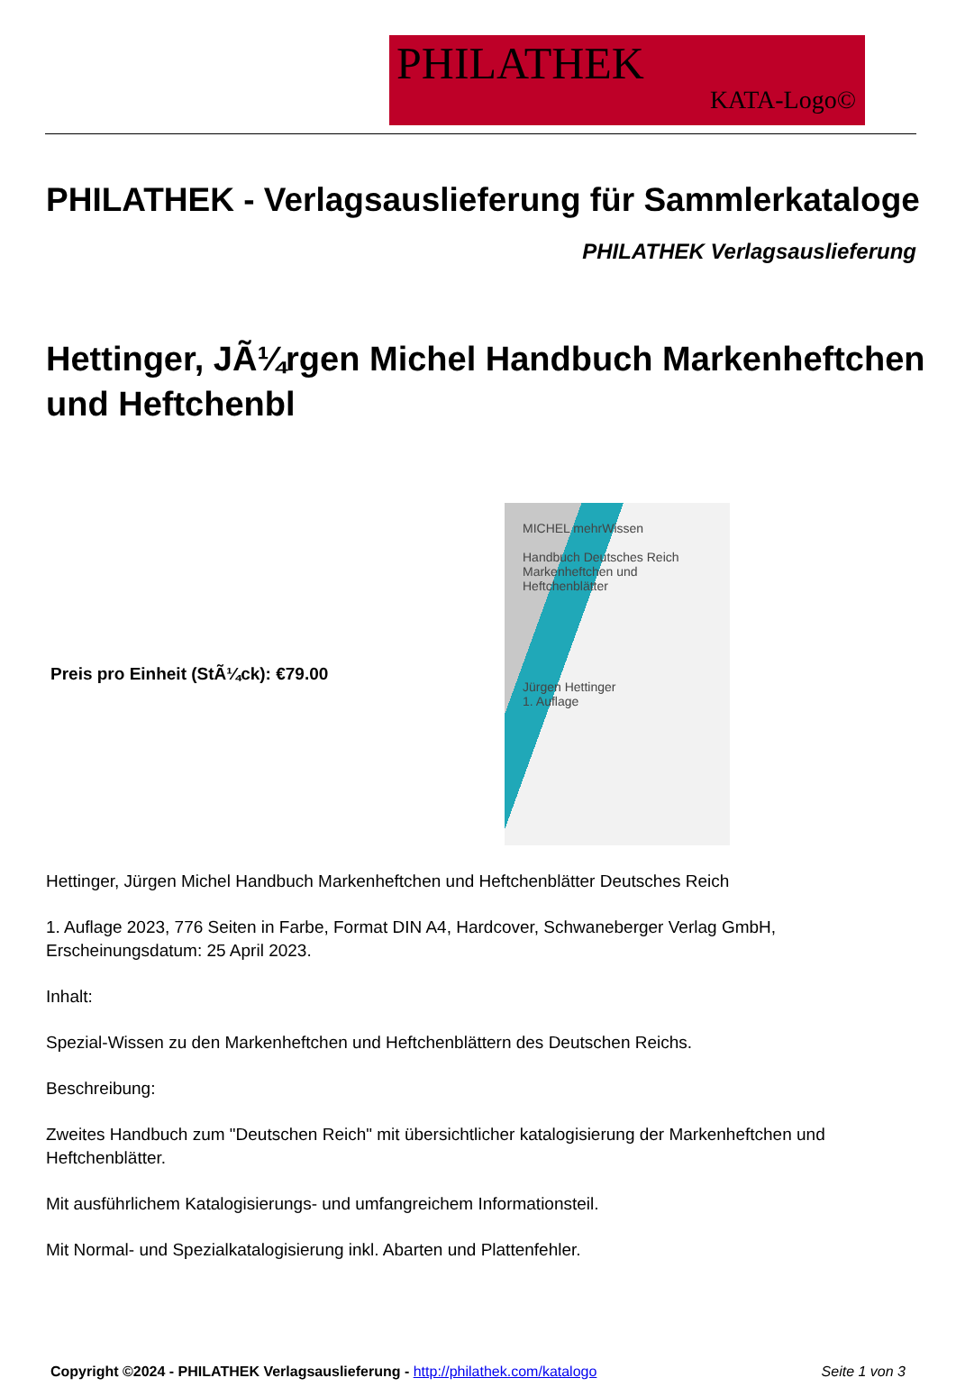PHILATHEK
KATA-Logo©
PHILATHEK - Verlagsauslieferung für Sammlerkataloge
PHILATHEK Verlagsauslieferung
Hettinger, JÃ¼rgen Michel Handbuch Markenheftchen und Heftchenbl
Preis pro Einheit (StÃ¼ck): €79.00
MICHEL mehrWissen
Handbuch Deutsches Reich
Markenheftchen und Heftchenblätter
Jürgen Hettinger
1. Auflage
Hettinger, Jürgen Michel Handbuch Markenheftchen und Heftchenblätter Deutsches Reich
1. Auflage 2023, 776 Seiten in Farbe, Format DIN A4, Hardcover, Schwaneberger Verlag GmbH, Erscheinungsdatum: 25 April 2023.
Inhalt:
Spezial-Wissen zu den Markenheftchen und Heftchenblättern des Deutschen Reichs.
Beschreibung:
Zweites Handbuch zum "Deutschen Reich" mit übersichtlicher katalogisierung der Markenheftchen und Heftchenblätter.
Mit ausführlichem Katalogisierungs- und umfangreichem Informationsteil.
Mit Normal- und Spezialkatalogisierung inkl. Abarten und Plattenfehler.
Copyright ©2024 - PHILATHEK Verlagsauslieferung - http://philathek.com/katalogo Seite 1 von 3